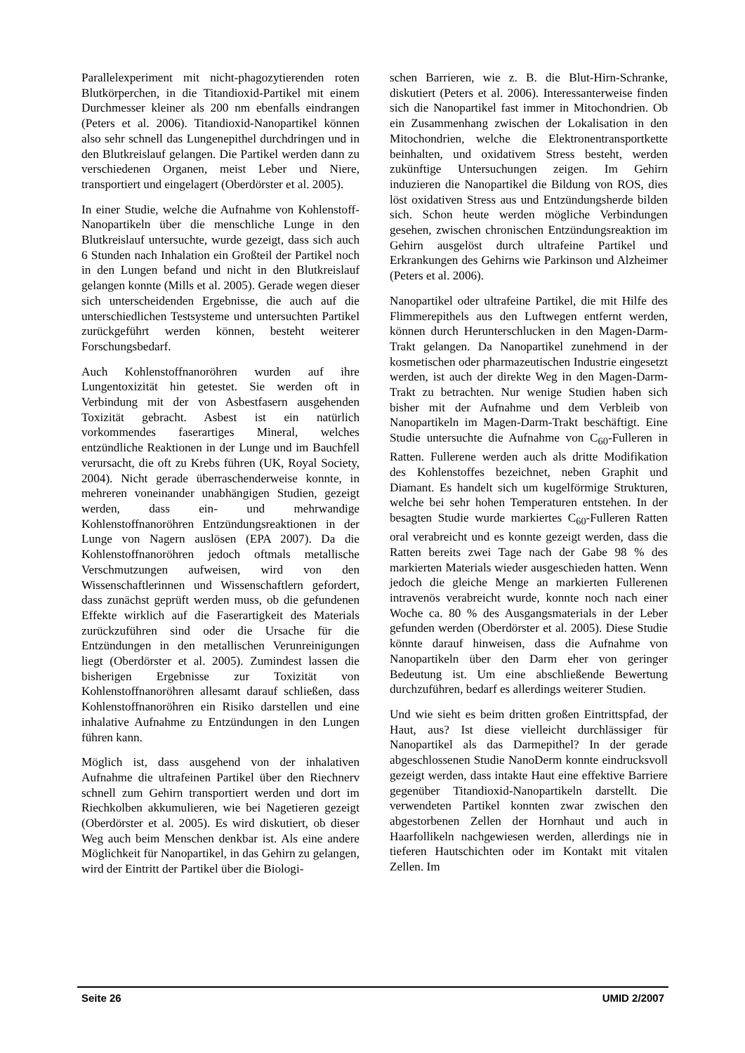Parallelexperiment mit nicht-phagozytierenden roten Blutkörperchen, in die Titandioxid-Partikel mit einem Durchmesser kleiner als 200 nm ebenfalls eindrangen (Peters et al. 2006). Titandioxid-Nanopartikel können also sehr schnell das Lungenepithel durchdringen und in den Blutkreislauf gelangen. Die Partikel werden dann zu verschiedenen Organen, meist Leber und Niere, transportiert und eingelagert (Oberdörster et al. 2005).
In einer Studie, welche die Aufnahme von Kohlenstoff-Nanopartikeln über die menschliche Lunge in den Blutkreislauf untersuchte, wurde gezeigt, dass sich auch 6 Stunden nach Inhalation ein Großteil der Partikel noch in den Lungen befand und nicht in den Blutkreislauf gelangen konnte (Mills et al. 2005). Gerade wegen dieser sich unterscheidenden Ergebnisse, die auch auf die unterschiedlichen Testsysteme und untersuchten Partikel zurückgeführt werden können, besteht weiterer Forschungsbedarf.
Auch Kohlenstoffnanoröhren wurden auf ihre Lungentoxizität hin getestet. Sie werden oft in Verbindung mit der von Asbestfasern ausgehenden Toxizität gebracht. Asbest ist ein natürlich vorkommendes faserartiges Mineral, welches entzündliche Reaktionen in der Lunge und im Bauchfell verursacht, die oft zu Krebs führen (UK, Royal Society, 2004). Nicht gerade überraschenderweise konnte, in mehreren voneinander unabhängigen Studien, gezeigt werden, dass ein- und mehrwandige Kohlenstoffnanoröhren Entzündungsreaktionen in der Lunge von Nagern auslösen (EPA 2007). Da die Kohlenstoffnanoröhren jedoch oftmals metallische Verschmutzungen aufweisen, wird von den Wissenschaftlerinnen und Wissenschaftlern gefordert, dass zunächst geprüft werden muss, ob die gefundenen Effekte wirklich auf die Faserartigkeit des Materials zurückzuführen sind oder die Ursache für die Entzündungen in den metallischen Verunreinigungen liegt (Oberdörster et al. 2005). Zumindest lassen die bisherigen Ergebnisse zur Toxizität von Kohlenstoffnanoröhren allesamt darauf schließen, dass Kohlenstoffnanoröhren ein Risiko darstellen und eine inhalative Aufnahme zu Entzündungen in den Lungen führen kann.
Möglich ist, dass ausgehend von der inhalativen Aufnahme die ultrafeinen Partikel über den Riechnerv schnell zum Gehirn transportiert werden und dort im Riechkolben akkumulieren, wie bei Nagetieren gezeigt (Oberdörster et al. 2005). Es wird diskutiert, ob dieser Weg auch beim Menschen denkbar ist. Als eine andere Möglichkeit für Nanopartikel, in das Gehirn zu gelangen, wird der Eintritt der Partikel über die Biologi-
schen Barrieren, wie z. B. die Blut-Hirn-Schranke, diskutiert (Peters et al. 2006). Interessanterweise finden sich die Nanopartikel fast immer in Mitochondrien. Ob ein Zusammenhang zwischen der Lokalisation in den Mitochondrien, welche die Elektronentransportkette beinhalten, und oxidativem Stress besteht, werden zukünftige Untersuchungen zeigen. Im Gehirn induzieren die Nanopartikel die Bildung von ROS, dies löst oxidativen Stress aus und Entzündungsherde bilden sich. Schon heute werden mögliche Verbindungen gesehen, zwischen chronischen Entzündungsreaktion im Gehirn ausgelöst durch ultrafeine Partikel und Erkrankungen des Gehirns wie Parkinson und Alzheimer (Peters et al. 2006).
Nanopartikel oder ultrafeine Partikel, die mit Hilfe des Flimmerepithels aus den Luftwegen entfernt werden, können durch Herunterschlucken in den Magen-Darm-Trakt gelangen. Da Nanopartikel zunehmend in der kosmetischen oder pharmazeutischen Industrie eingesetzt werden, ist auch der direkte Weg in den Magen-Darm-Trakt zu betrachten. Nur wenige Studien haben sich bisher mit der Aufnahme und dem Verbleib von Nanopartikeln im Magen-Darm-Trakt beschäftigt. Eine Studie untersuchte die Aufnahme von C<sub>60</sub>-Fulleren in Ratten. Fullerene werden auch als dritte Modifikation des Kohlenstoffes bezeichnet, neben Graphit und Diamant. Es handelt sich um kugelförmige Strukturen, welche bei sehr hohen Temperaturen entstehen. In der besagten Studie wurde markiertes C<sub>60</sub>-Fulleren Ratten oral verabreicht und es konnte gezeigt werden, dass die Ratten bereits zwei Tage nach der Gabe 98 % des markierten Materials wieder ausgeschieden hatten. Wenn jedoch die gleiche Menge an markierten Fullerenen intravenös verabreicht wurde, konnte noch nach einer Woche ca. 80 % des Ausgangsmaterials in der Leber gefunden werden (Oberdörster et al. 2005). Diese Studie könnte darauf hinweisen, dass die Aufnahme von Nanopartikeln über den Darm eher von geringer Bedeutung ist. Um eine abschließende Bewertung durchzuführen, bedarf es allerdings weiterer Studien.
Und wie sieht es beim dritten großen Eintrittspfad, der Haut, aus? Ist diese vielleicht durchlässiger für Nanopartikel als das Darmepithel? In der gerade abgeschlossenen Studie NanoDerm konnte eindrucksvoll gezeigt werden, dass intakte Haut eine effektive Barriere gegenüber Titandioxid-Nanopartikeln darstellt. Die verwendeten Partikel konnten zwar zwischen den abgestorbenen Zellen der Hornhaut und auch in Haarfollikeln nachgewiesen werden, allerdings nie in tieferen Hautschichten oder im Kontakt mit vitalen Zellen. Im
Seite 26 UMID 2/2007